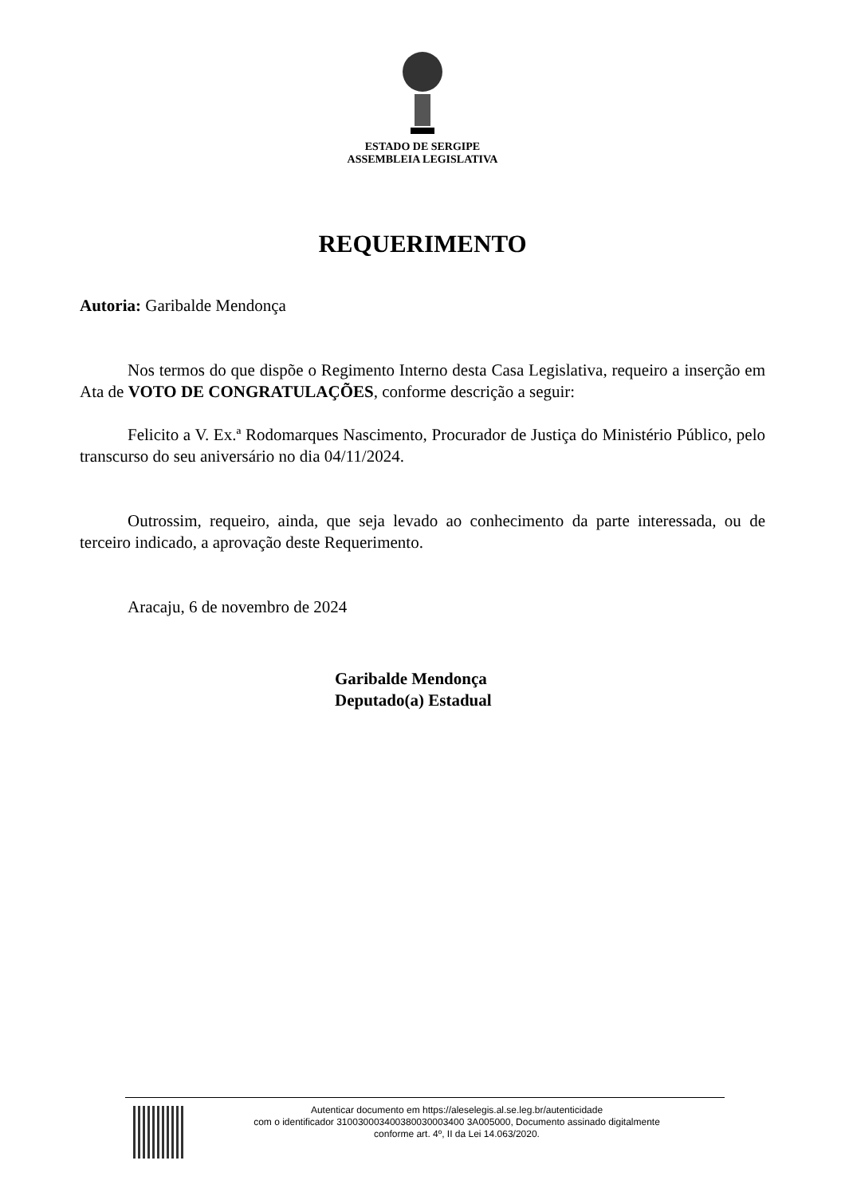ESTADO DE SERGIPE
ASSEMBLEIA LEGISLATIVA
REQUERIMENTO
Autoria: Garibalde Mendonça
Nos termos do que dispõe o Regimento Interno desta Casa Legislativa, requeiro a inserção em Ata de VOTO DE CONGRATULAÇÕES, conforme descrição a seguir:
Felicito a V. Ex.ª Rodomarques Nascimento, Procurador de Justiça do Ministério Público, pelo transcurso do seu aniversário no dia 04/11/2024.
Outrossim, requeiro, ainda, que seja levado ao conhecimento da parte interessada, ou de terceiro indicado, a aprovação deste Requerimento.
Aracaju, 6 de novembro de 2024
Garibalde Mendonça
Deputado(a) Estadual
Autenticar documento em https://aleselegis.al.se.leg.br/autenticidade
com o identificador 310030003400380030003400 3A005000, Documento assinado digitalmente
conforme art. 4º, II da Lei 14.063/2020.